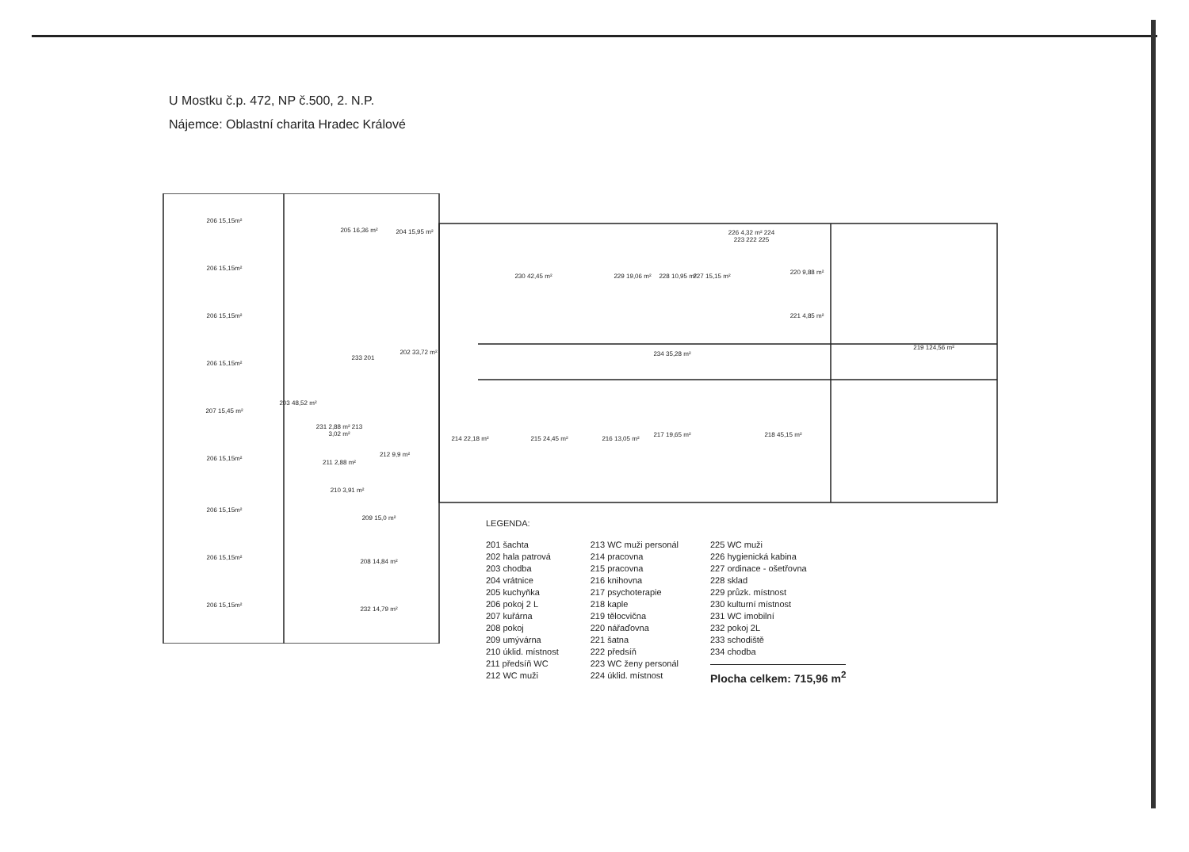U Mostku č.p. 472, NP č.500, 2. N.P.
Nájemce: Oblastní charita Hradec Králové
206 15,15m²
206 15,15m²
206 15,15m²
206 15,15m²
207 15,45 m²
206 15,15m²
206 15,15m²
206 15,15m²
206 15,15m²
203 48,52 m²
205 16,36 m² 204 15,95 m²
233 201
202 33,72 m²
230 42,45 m² 229 19,06 m² 228 10,95 m² 227 15,15 m²
226 4,32 m² 224 223 222 225
220 9,88 m²
221 4,85 m²
219 124,56 m²
234 35,28 m²
231 2,88 m² 213 3,02 m²
212 9,9 m²
211 2,88 m²
210 3,91 m²
209 15,0 m²
208 14,84 m²
232 14,79 m²
214 22,18 m² 215 24,45 m² 216 13,05 m²
217 19,65 m² 218 45,15 m²
LEGENDA:
201 šachta
202 hala patrová
203 chodba
204 vrátnice
205 kuchyňka
206 pokoj 2 L
207 kuřárna
208 pokoj
209 umývárna
210 úklid. místnost
211 předsíň WC
212 WC muži
213 WC muži personál
214 pracovna
215 pracovna
216 knihovna
217 psychoterapie
218 kaple
219 tělocvična
220 nářaďovna
221 šatna
222 předsíň
223 WC ženy personál
224 úklid. místnost
225 WC muži
226 hygienická kabina
227 ordinace - ošetřovna
228 sklad
229 průzk. místnost
230 kulturní místnost
231 WC imobilní
232 pokoj 2L
233 schodiště
234 chodba
Plocha celkem: 715,96 m<sup>2</sup>